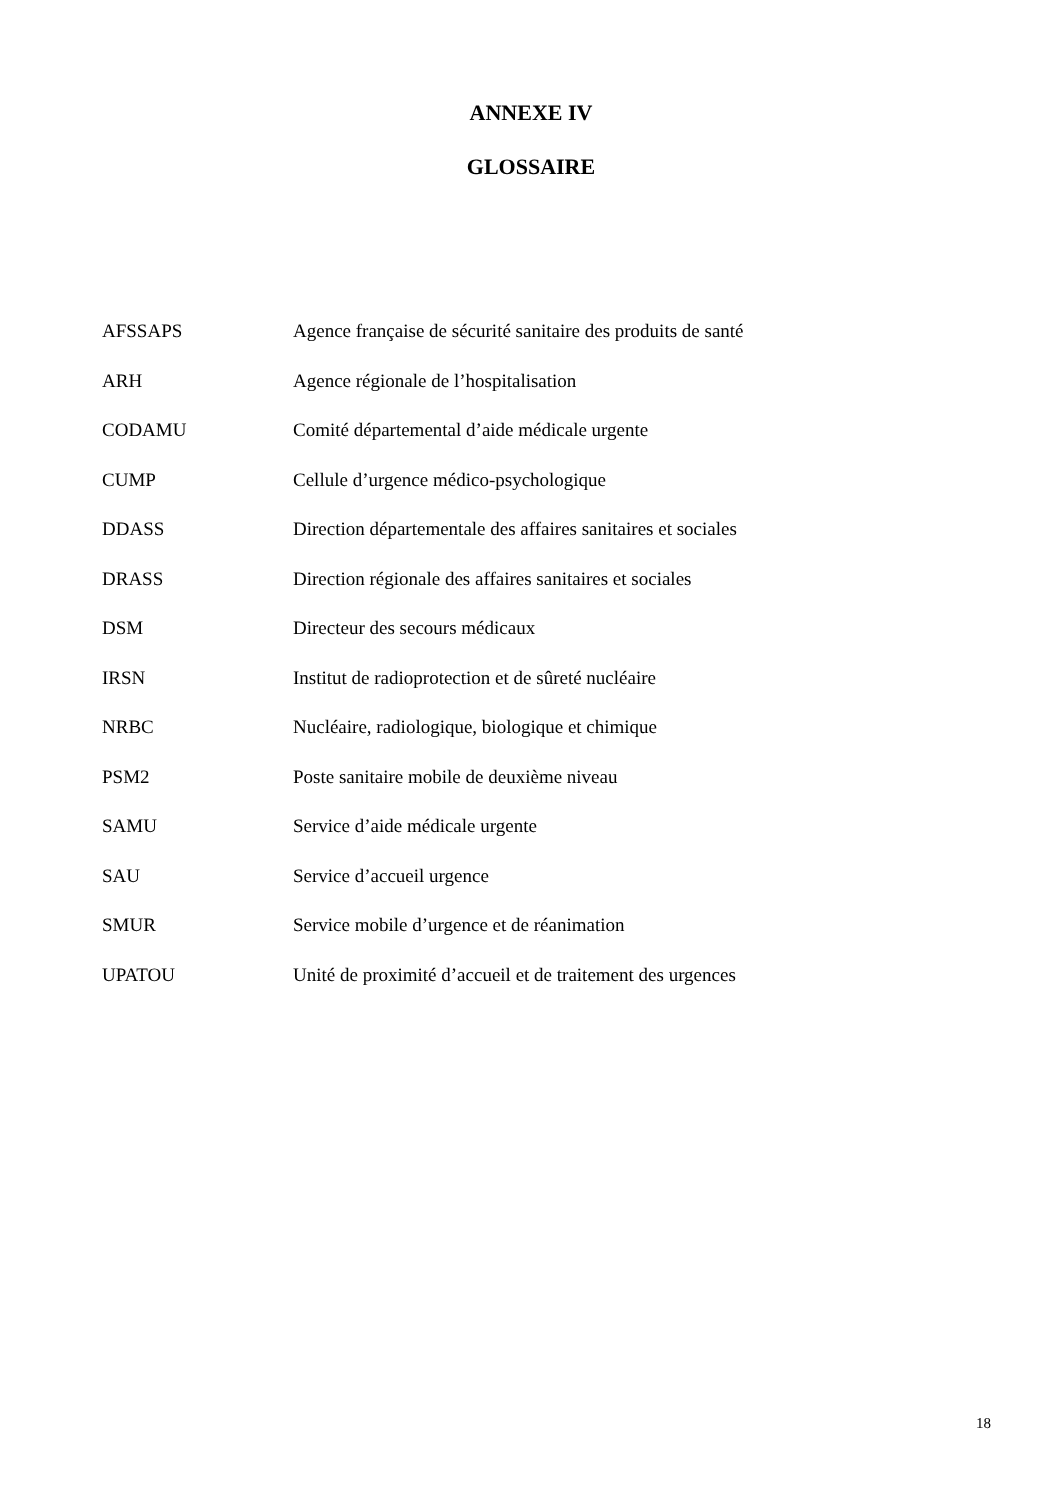ANNEXE IV
GLOSSAIRE
| AFSSAPS | Agence française de sécurité sanitaire des produits de santé |
| ARH | Agence régionale de l’hospitalisation |
| CODAMU | Comité départemental d’aide médicale urgente |
| CUMP | Cellule d’urgence médico-psychologique |
| DDASS | Direction départementale des affaires sanitaires et sociales |
| DRASS | Direction régionale des affaires sanitaires et sociales |
| DSM | Directeur des secours médicaux |
| IRSN | Institut de radioprotection et de sûreté nucléaire |
| NRBC | Nucléaire, radiologique, biologique et chimique |
| PSM2 | Poste sanitaire mobile de deuxième niveau |
| SAMU | Service d’aide médicale urgente |
| SAU | Service d’accueil urgence |
| SMUR | Service mobile d’urgence et de réanimation |
| UPATOU | Unité de proximité d’accueil et de traitement des urgences |
18